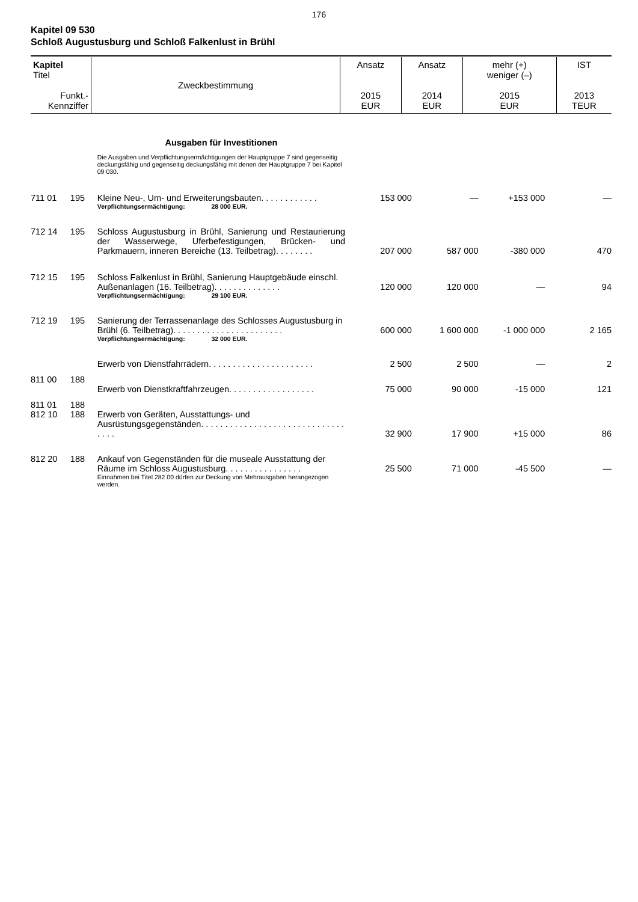176
Kapitel 09 530
Schloß Augustusburg und Schloß Falkenlust in Brühl
| Kapitel Titel Funkt.- Kennziffer | Zweckbestimmung | Ansatz 2015 EUR | Ansatz 2014 EUR | mehr (+) weniger (–) 2015 EUR | IST 2013 TEUR |
| | | Ausgaben für Investitionen | | | | |
| | | Die Ausgaben und Verpflichtungsermächtigungen der Hauptgruppe 7 sind gegenseitig deckungsfähig und gegenseitig deckungsfähig mit denen der Hauptgruppe 7 bei Kapitel 09 030. | | | | |
| 711 01 | 195 | Kleine Neu-, Um- und Erweiterungsbauten. . . . . . . . . . . . | 153 000 | — | +153 000 | — |
| | | Verpflichtungsermächtigung: 28 000 EUR. | | | | |
| 712 14 | 195 | Schloss Augustusburg in Brühl, Sanierung und Restaurierung der Wasserwege, Uferbefestigungen, Brücken- und Parkmauern, inneren Bereiche (13. Teilbetrag). . . . . . . . | 207 000 | 587 000 | -380 000 | 470 |
| 712 15 | 195 | Schloss Falkenlust in Brühl, Sanierung Hauptgebäude einschl. Außenanlagen (16. Teilbetrag). . . . . . . . . . . . . . | 120 000 | 120 000 | — | 94 |
| | | Verpflichtungsermächtigung: 29 100 EUR. | | | | |
| 712 19 | 195 | Sanierung der Terrassenanlage des Schlosses Augustusburg in Brühl (6. Teilbetrag). . . . . . . . . . . . . . . . . . . . . . . | 600 000 | 1 600 000 | -1 000 000 | 2 165 |
| | | Verpflichtungsermächtigung: 32 000 EUR. | | | | |
| 811 00 | 188 | Erwerb von Dienstfahrrädern. . . . . . . . . . . . . . . . . . . . . . | 2 500 | 2 500 | — | 2 |
| 811 01 | 188 | Erwerb von Dienstkraftfahrzeugen. . . . . . . . . . . . . . . . . . | 75 000 | 90 000 | -15 000 | 121 |
| 812 10 | 188 | Erwerb von Geräten, Ausstattungs- und Ausrüstungsgegenständen. . . . . . . . . . . . . . . . . . . . . . . . . . . . . . . . . . | 32 900 | 17 900 | +15 000 | 86 |
| 812 20 | 188 | Ankauf von Gegenständen für die museale Ausstattung der Räume im Schloss Augustusburg. . . . . . . . . . . . . . . . | 25 500 | 71 000 | -45 500 | — |
| | | Einnahmen bei Titel 282 00 dürfen zur Deckung von Mehrausgaben herangezogen werden. | | | | |